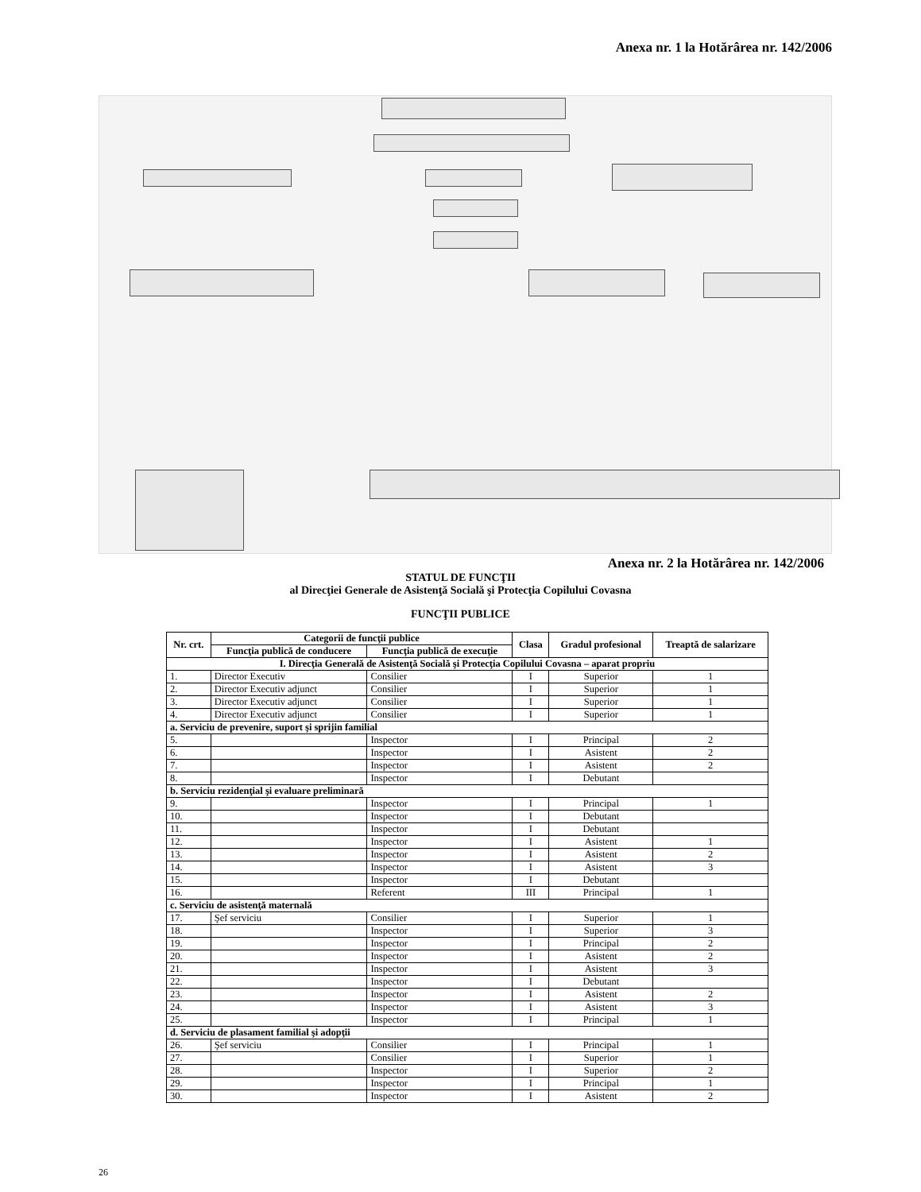Anexa nr. 1 la Hotărârea nr. 142/2006
Anexa nr. 2 la Hotărârea nr. 142/2006
STATUL DE FUNCŢII
al Direcţiei Generale de Asistenţă Socială şi Protecţia Copilului Covasna
FUNCŢII PUBLICE
| Nr. crt. | Categorii de funcţii publice | | Clasa | Gradul profesional | Treaptă de salarizare |
| --- | --- | --- | --- | --- | --- |
| | Funcţia publică de conducere | Funcţia publică de execuţie | | | |
| I. Direcţia Generală de Asistenţă Socială şi Protecţia Copilului Covasna – aparat propriu | | | | | |
| 1. | Director Executiv | Consilier | I | Superior | 1 |
| 2. | Director Executiv adjunct | Consilier | I | Superior | 1 |
| 3. | Director Executiv adjunct | Consilier | I | Superior | 1 |
| 4. | Director Executiv adjunct | Consilier | I | Superior | 1 |
| a. Serviciu de prevenire, suport şi sprijin familial | | | | | |
| 5. | | Inspector | I | Principal | 2 |
| 6. | | Inspector | I | Asistent | 2 |
| 7. | | Inspector | I | Asistent | 2 |
| 8. | | Inspector | I | Debutant | |
| b. Serviciu rezidenţial şi evaluare preliminară | | | | | |
| 9. | | Inspector | I | Principal | 1 |
| 10. | | Inspector | I | Debutant | |
| 11. | | Inspector | I | Debutant | |
| 12. | | Inspector | I | Asistent | 1 |
| 13. | | Inspector | I | Asistent | 2 |
| 14. | | Inspector | I | Asistent | 3 |
| 15. | | Inspector | I | Debutant | |
| 16. | | Referent | III | Principal | 1 |
| c. Serviciu de asistenţă maternală | | | | | |
| 17. | Şef serviciu | Consilier | I | Superior | 1 |
| 18. | | Inspector | I | Superior | 3 |
| 19. | | Inspector | I | Principal | 2 |
| 20. | | Inspector | I | Asistent | 2 |
| 21. | | Inspector | I | Asistent | 3 |
| 22. | | Inspector | I | Debutant | |
| 23. | | Inspector | I | Asistent | 2 |
| 24. | | Inspector | I | Asistent | 3 |
| 25. | | Inspector | I | Principal | 1 |
| d. Serviciu de plasament familial şi adopţii | | | | | |
| 26. | Şef serviciu | Consilier | I | Principal | 1 |
| 27. | | Consilier | I | Superior | 1 |
| 28. | | Inspector | I | Superior | 2 |
| 29. | | Inspector | I | Principal | 1 |
| 30. | | Inspector | I | Asistent | 2 |
26